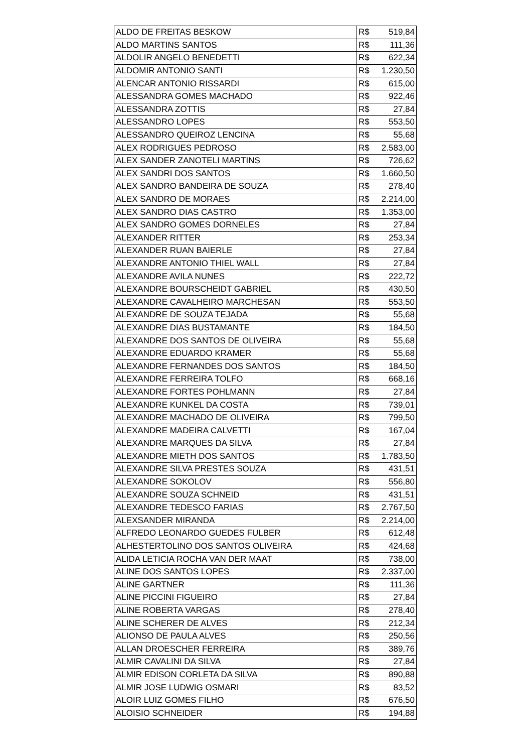| ALDO DE FREITAS BESKOW | R$ 519,84 |
| ALDO MARTINS SANTOS | R$ 111,36 |
| ALDOLIR ANGELO BENEDETTI | R$ 622,34 |
| ALDOMIR ANTONIO SANTI | R$ 1.230,50 |
| ALENCAR ANTONIO RISSARDI | R$ 615,00 |
| ALESSANDRA GOMES MACHADO | R$ 922,46 |
| ALESSANDRA ZOTTIS | R$ 27,84 |
| ALESSANDRO LOPES | R$ 553,50 |
| ALESSANDRO QUEIROZ LENCINA | R$ 55,68 |
| ALEX RODRIGUES PEDROSO | R$ 2.583,00 |
| ALEX SANDER ZANOTELI MARTINS | R$ 726,62 |
| ALEX SANDRI DOS SANTOS | R$ 1.660,50 |
| ALEX SANDRO BANDEIRA DE SOUZA | R$ 278,40 |
| ALEX SANDRO DE MORAES | R$ 2.214,00 |
| ALEX SANDRO DIAS CASTRO | R$ 1.353,00 |
| ALEX SANDRO GOMES DORNELES | R$ 27,84 |
| ALEXANDER RITTER | R$ 253,34 |
| ALEXANDER RUAN BAIERLE | R$ 27,84 |
| ALEXANDRE ANTONIO THIEL WALL | R$ 27,84 |
| ALEXANDRE AVILA NUNES | R$ 222,72 |
| ALEXANDRE BOURSCHEIDT GABRIEL | R$ 430,50 |
| ALEXANDRE CAVALHEIRO MARCHESAN | R$ 553,50 |
| ALEXANDRE DE SOUZA TEJADA | R$ 55,68 |
| ALEXANDRE DIAS BUSTAMANTE | R$ 184,50 |
| ALEXANDRE DOS SANTOS DE OLIVEIRA | R$ 55,68 |
| ALEXANDRE EDUARDO KRAMER | R$ 55,68 |
| ALEXANDRE FERNANDES DOS SANTOS | R$ 184,50 |
| ALEXANDRE FERREIRA TOLFO | R$ 668,16 |
| ALEXANDRE FORTES POHLMANN | R$ 27,84 |
| ALEXANDRE KUNKEL DA COSTA | R$ 739,01 |
| ALEXANDRE MACHADO DE OLIVEIRA | R$ 799,50 |
| ALEXANDRE MADEIRA CALVETTI | R$ 167,04 |
| ALEXANDRE MARQUES DA SILVA | R$ 27,84 |
| ALEXANDRE MIETH DOS SANTOS | R$ 1.783,50 |
| ALEXANDRE SILVA PRESTES SOUZA | R$ 431,51 |
| ALEXANDRE SOKOLOV | R$ 556,80 |
| ALEXANDRE SOUZA SCHNEID | R$ 431,51 |
| ALEXANDRE TEDESCO FARIAS | R$ 2.767,50 |
| ALEXSANDER MIRANDA | R$ 2.214,00 |
| ALFREDO LEONARDO GUEDES FULBER | R$ 612,48 |
| ALHESTERTOLINO DOS SANTOS OLIVEIRA | R$ 424,68 |
| ALIDA LETICIA ROCHA VAN DER MAAT | R$ 738,00 |
| ALINE DOS SANTOS LOPES | R$ 2.337,00 |
| ALINE GARTNER | R$ 111,36 |
| ALINE PICCINI FIGUEIRO | R$ 27,84 |
| ALINE ROBERTA VARGAS | R$ 278,40 |
| ALINE SCHERER DE ALVES | R$ 212,34 |
| ALIONSO DE PAULA ALVES | R$ 250,56 |
| ALLAN DROESCHER FERREIRA | R$ 389,76 |
| ALMIR CAVALINI DA SILVA | R$ 27,84 |
| ALMIR EDISON CORLETA DA SILVA | R$ 890,88 |
| ALMIR JOSE LUDWIG OSMARI | R$ 83,52 |
| ALOIR LUIZ GOMES FILHO | R$ 676,50 |
| ALOISIO SCHNEIDER | R$ 194,88 |